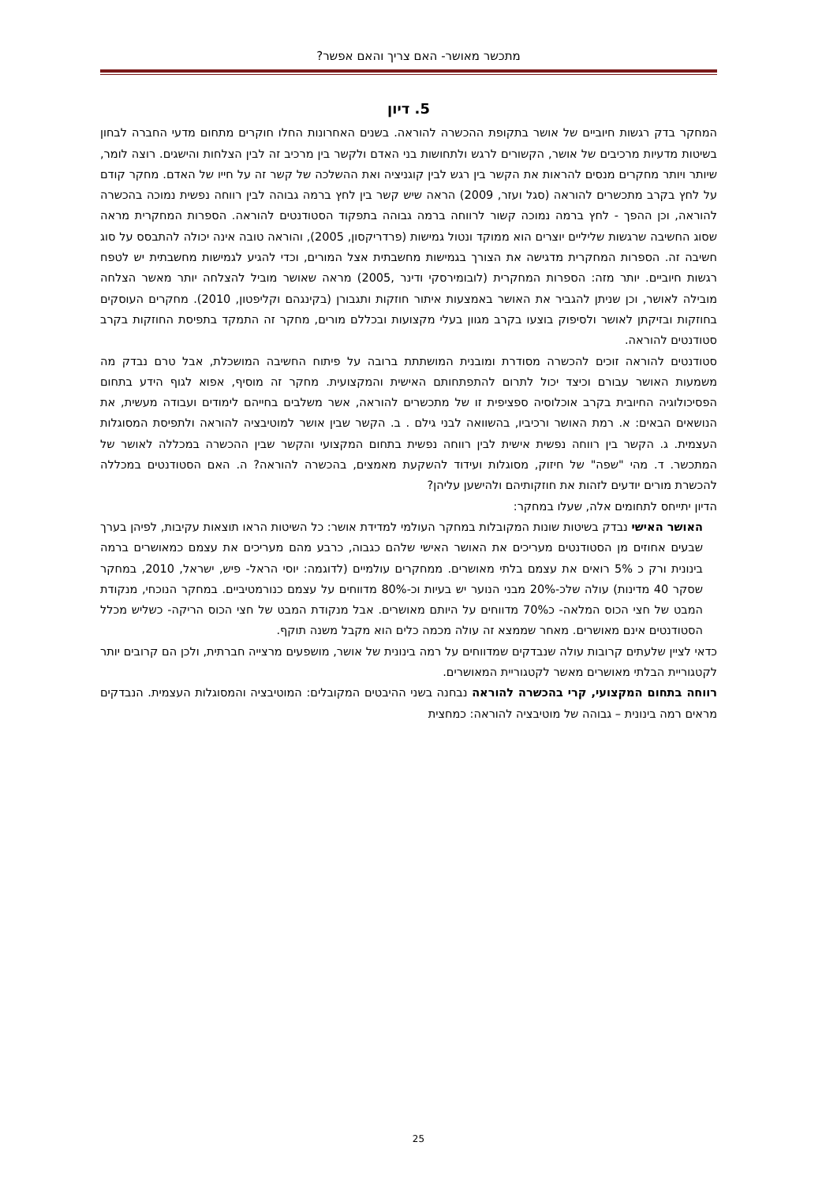מתכשר מאושר- האם צריך והאם אפשר?
5. דיון
המחקר בדק רגשות חיוביים של אושר בתקופת ההכשרה להוראה. בשנים האחרונות החלו חוקרים מתחום מדעי החברה לבחון בשיטות מדעיות מרכיבים של אושר, הקשורים לרגש ולתחושות בני האדם ולקשר בין מרכיב זה לבין הצלחות והישגים. רוצה לומר, שיותר ויותר מחקרים מנסים להראות את הקשר בין רגש לבין קוגניציה ואת ההשלכה של קשר זה על חייו של האדם. מחקר קודם על לחץ בקרב מתכשרים להוראה (סגל ועזר, 2009) הראה שיש קשר בין לחץ ברמה גבוהה לבין רווחה נפשית נמוכה בהכשרה להוראה, וכן ההפך - לחץ ברמה נמוכה קשור לרווחה ברמה גבוהה בתפקוד הסטודנטים להוראה. הספרות המחקרית מראה שסוג החשיבה שרגשות שליליים יוצרים הוא ממוקד ונטול גמישות (פרדריקסון, 2005), והוראה טובה אינה יכולה להתבסס על סוג חשיבה זה. הספרות המחקרית מדגישה את הצורך בגמישות מחשבתית אצל המורים, וכדי להגיע לגמישות מחשבתית יש לטפח רגשות חיוביים. יותר מזה: הספרות המחקרית (לובומירסקי ודינר ,2005) מראה שאושר מוביל להצלחה יותר מאשר הצלחה מובילה לאושר, וכן שניתן להגביר את האושר באמצעות איתור חוזקות ותגבורן (בקינגהם וקליפטון, 2010). מחקרים העוסקים בחוזקות ובזיקתן לאושר ולסיפוק בוצעו בקרב מגוון בעלי מקצועות ובכללם מורים, מחקר זה התמקד בתפיסת החוזקות בקרב סטודנטים להוראה.
סטודנטים להוראה זוכים להכשרה מסודרת ומובנית המושתתת ברובה על פיתוח החשיבה המושכלת, אבל טרם נבדק מה משמעות האושר עבורם וכיצד יכול לתרום להתפתחותם האישית והמקצועית. מחקר זה מוסיף, אפוא לגוף הידע בתחום הפסיכולוגיה החיובית בקרב אוכלוסיה ספציפית זו של מתכשרים להוראה, אשר משלבים בחייהם לימודים ועבודה מעשית, את הנושאים הבאים: א. רמת האושר ורכיביו, בהשוואה לבני גילם . ב. הקשר שבין אושר למוטיבציה להוראה ולתפיסת המסוגלות העצמית. ג. הקשר בין רווחה נפשית אישית לבין רווחה נפשית בתחום המקצועי והקשר שבין ההכשרה במכללה לאושר של המתכשר. ד. מהי "שפה" של חיזוק, מסוגלות ועידוד להשקעת מאמצים, בהכשרה להוראה? ה. האם הסטודנטים במכללה להכשרת מורים יודעים לזהות את חוזקותיהם ולהישען עליהן?
הדיון יתייחס לתחומים אלה, שעלו במחקר:
האושר האישי נבדק בשיטות שונות המקובלות במחקר העולמי למדידת אושר: כל השיטות הראו תוצאות עקיבות, לפיהן בערך שבעים אחוזים מן הסטודנטים מעריכים את האושר האישי שלהם כגבוה, כרבע מהם מעריכים את עצמם כמאושרים ברמה בינונית ורק כ 5% רואים את עצמם בלתי מאושרים. ממחקרים עולמיים (לדוגמה: יוסי הראל- פיש, ישראל, 2010, במחקר שסקר 40 מדינות) עולה שלכ-20% מבני הנוער יש בעיות וכ-80% מדווחים על עצמם כנורמטיביים. במחקר הנוכחי, מנקודת המבט של חצי הכוס המלאה- כ70% מדווחים על היותם מאושרים. אבל מנקודת המבט של חצי הכוס הריקה- כשליש מכלל הסטודנטים אינם מאושרים. מאחר שממצא זה עולה מכמה כלים הוא מקבל משנה תוקף.
כדאי לציין שלעתים קרובות עולה שנבדקים שמדווחים על רמה בינונית של אושר, מושפעים מרצייה חברתית, ולכן הם קרובים יותר לקטגוריית הבלתי מאושרים מאשר לקטגוריית המאושרים.
רווחה בתחום המקצועי, קרי בהכשרה להוראה נבחנה בשני ההיבטים המקובלים: המוטיבציה והמסוגלות העצמית. הנבדקים מראים רמה בינונית – גבוהה של מוטיבציה להוראה: כמחצית
25